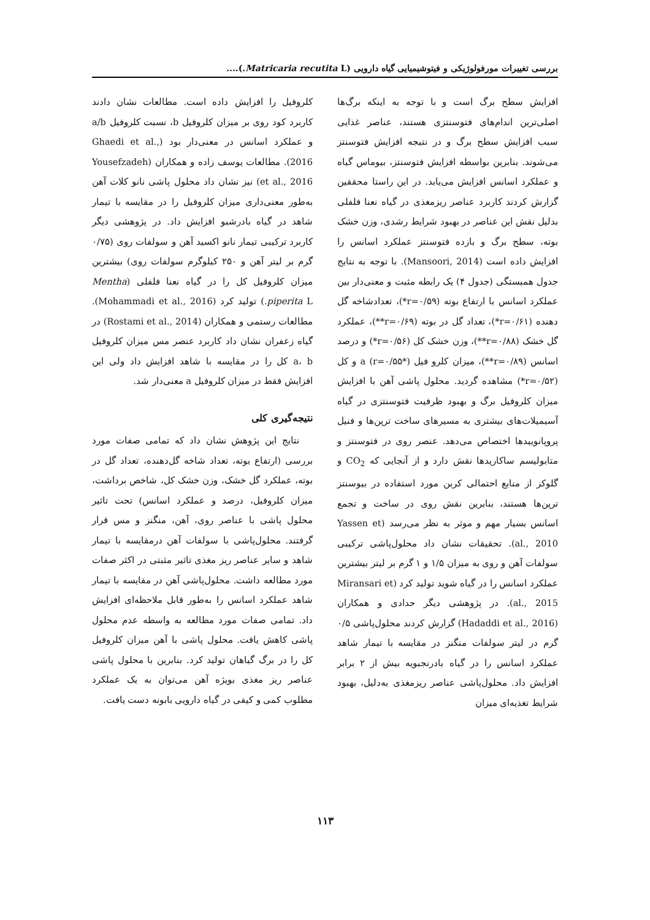بررسی تغییرات مورفولوژیکی و فیتوشیمیایی گیاه دارویی (Matricaria recutita L.)....
افزایش سطح برگ است و با توجه به اینکه برگ‌ها اصلی‌ترین اندام‌های فتوسنتزی هستند، عناصر غذایی سبب افزایش سطح برگ و در نتیجه افزایش فتوسنتز می‌شوند. بنابرین بواسطه افزایش فتوسنتز، بیوماس گیاه و عملکرد اسانس افزایش می‌یابد. در این راستا محققین گزارش کردند کاربرد عناصر ریزمغذی در گیاه نعنا فلفلی بدلیل نقش این عناصر در بهبود شرایط رشدی، وزن خشک بوته، سطح برگ و بازده فتوسنتز عملکرد اسانس را افزایش داده است (Mansoori, 2014). با توجه به نتایج جدول همبستگی (جدول ۴) یک رابطه مثبت و معنی‌دار بین عملکرد اسانس با ارتفاع بوته (r=۰/۵۹*)، تعدادشاخه گل دهنده (r=۰/۶۱*)، تعداد گل در بوته (r=۰/۶۹**)، عملکرد گل خشک (r=۰/۸۸**)، وزن خشک کل (r=۰/۵۶*) و درصد اسانس (r=۰/۸۹**)، میزان کلرو فیل a (r=۰/۵۵*) و کل (r=۰/۵۲*) مشاهده گردید. محلول پاشی آهن با افزایش میزان کلروفیل برگ و بهبود ظرفیت فتوسنتزی در گیاه آسیمیلات‌های بیشتری به مسیرهای ساخت ترپن‌ها و فنیل پروپانوییدها اختصاص می‌دهد. عنصر روی در فتوسنتز و متابولیسم ساکاریدها نقش دارد و از آنجایی که CO<sub>2</sub> و گلوکز از منابع احتمالی کربن مورد استفاده در بیوسنتز ترپن‌ها هستند، بنابرین نقش روی در ساخت و تجمع اسانس بسیار مهم و موثر به نظر می‌رسد (Yassen et al., 2010). تحقیقات نشان داد محلول‌پاشی ترکیبی سولفات آهن و روی به میزان ۱/۵ و ۱ گرم بر لیتر بیشترین عملکرد اسانس را در گیاه شوید تولید کرد (Miransari et al., 2015). در پژوهشی دیگر حدادی و همکاران (Hadaddi et al., 2016) گزارش کردند محلول‌پاشی ۰/۵ گرم در لیتر سولفات منگنز در مقایسه با تیمار شاهد عملکرد اسانس را در گیاه بادرنجبویه بیش از ۲ برابر افزایش داد. محلول‌پاشی عناصر ریزمغذی به‌دلیل، بهبود شرایط تغذیه‌ای میزان
کلروفیل را افزایش داده است. مطالعات نشان دادند کاربرد کود روی بر میزان کلروفیل b، نسبت کلروفیل a/b و عملکرد اسانس در معنی‌دار بود (Ghaedi et al., 2016). مطالعات یوسف زاده و همکاران (Yousefzadeh et al., 2016) نیز نشان داد محلول پاشی نانو کلات آهن به‌طور معنی‌داری میزان کلروفیل را در مقایسه با تیمار شاهد در گیاه بادرشبو افزایش داد. در پژوهشی دیگر کاربرد ترکیبی تیمار نانو اکسید آهن و سولفات روی (۰/۷۵ گرم بر لیتر آهن و ۲۵۰ کیلوگرم سولفات روی) بیشترین میزان کلروفیل کل را در گیاه نعنا فلفلی (Mentha piperita L.) تولید کرد (Mohammadi et al., 2016). مطالعات رستمی و همکاران (Rostami et al., 2014) در گیاه زعفران نشان داد کاربرد عنصر مس میزان کلروفیل a، b کل را در مقایسه با شاهد افزایش داد ولی این افزایش فقط در میزان کلروفیل a معنی‌دار شد.
نتیجه‌گیری کلی
نتایج این پژوهش نشان داد که تمامی صفات مورد بررسی (ارتفاع بوته، تعداد شاخه گل‌دهنده، تعداد گل در بوته، عملکرد گل خشک، وزن خشک کل، شاخص برداشت، میزان کلروفیل، درصد و عملکرد اسانس) تحت تاثیر محلول پاشی با عناصر روی، آهن، منگنز و مس قرار گرفتند. محلول‌پاشی با سولفات آهن درمقایسه با تیمار شاهد و سایر عناصر ریز مغذی تاثیر مثبتی در اکثر صفات مورد مطالعه داشت. محلول‌پاشی آهن در مقایسه با تیمار شاهد عملکرد اسانس را به‌طور قابل ملاحظه‌ای افزایش داد. تمامی صفات مورد مطالعه به واسطه عدم محلول پاشی کاهش یافت. محلول پاشی با آهن میزان کلروفیل کل را در برگ گیاهان تولید کرد. بنابرین با محلول پاشی عناصر ریز مغذی بویژه آهن می‌توان به یک عملکرد مطلوب کمی و کیفی در گیاه دارویی بابونه دست یافت.
۱۱۳